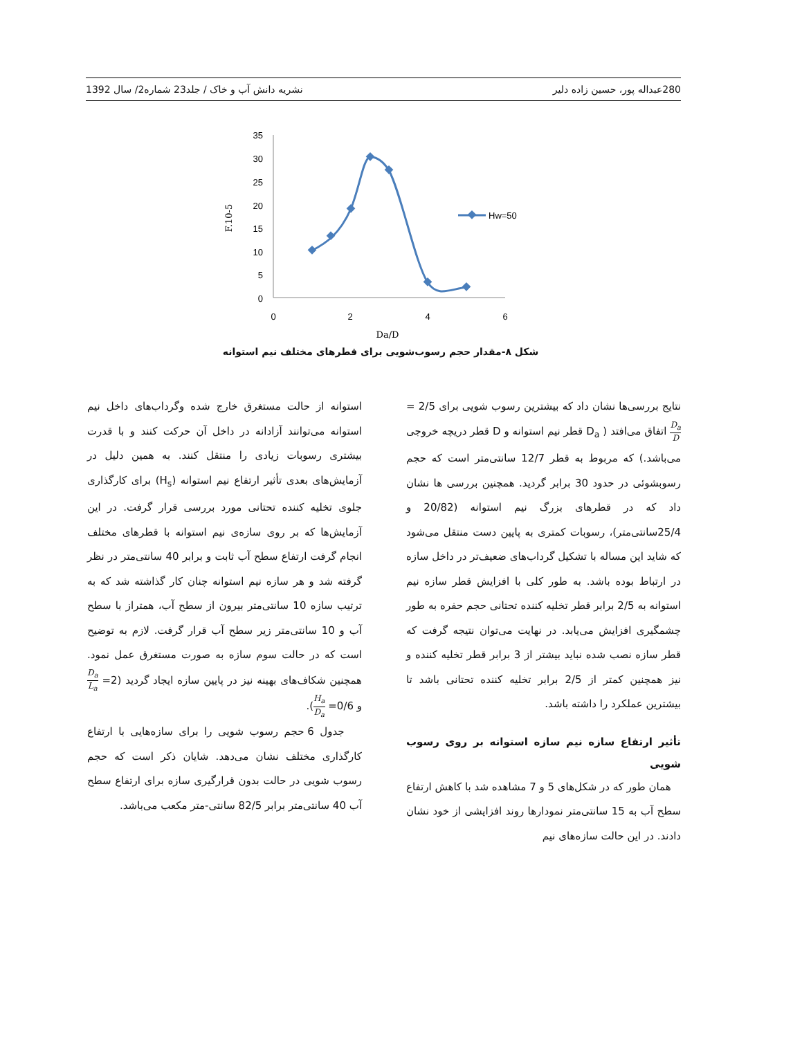280 عبداله پور، حسین زاده دلیر نشریه دانش آب و خاک / جلد23 شماره2/ سال 1392
35
30
25
20
15
10
5
0
0
2
4
6
Da/D
F.10-5
Hw=50
شکل ۸-مقدار حجم رسوب‌شویی برای قطرهای مختلف نیم استوانه
نتایج بررسی‌ها نشان داد که بیشترین رسوب شویی برای 2/5 = D<sub>a</sub> D اتفاق می‌افتد ( D<sub>a</sub> قطر نیم استوانه و D قطر دریچه خروجی می‌باشد.) که مربوط به قطر 12/7 سانتی‌متر است که حجم رسوبشوئی در حدود 30 برابر گردید. همچنین بررسی ها نشان داد که در قطرهای بزرگ نیم استوانه (20/82 و 25/4سانتی‌متر)، رسوبات کمتری به پایین دست منتقل می‌شود که شاید این مساله با تشکیل گرداب‌های ضعیف‌تر در داخل سازه در ارتباط بوده باشد. به طور کلی با افزایش قطر سازه نیم استوانه به 2/5 برابر قطر تخلیه کننده تحتانی حجم حفره به طور چشمگیری افزایش می‌یابد. در نهایت می‌توان نتیجه گرفت که قطر سازه نصب شده نباید بیشتر از 3 برابر قطر تخلیه کننده و نیز همچنین کمتر از 2/5 برابر تخلیه کننده تحتانی باشد تا بیشترین عملکرد را داشته باشد.
تأثیر ارتفاع سازه نیم سازه استوانه بر روی رسوب شویی
همان طور که در شکل‌های 5 و 7 مشاهده شد با کاهش ارتفاع سطح آب به 15 سانتی‌متر نمودارها روند افزایشی از خود نشان دادند. در این حالت سازه‌های نیم
استوانه از حالت مستغرق خارج شده وگرداب‌های داخل نیم استوانه می‌توانند آزادانه در داخل آن حرکت کنند و با قدرت بیشتری رسوبات زیادی را منتقل کنند. به همین دلیل در آزمایش‌های بعدی تأثیر ارتفاع نیم استوانه (H<sub>s</sub>) برای کارگذاری جلوی تخلیه کننده تحتانی مورد بررسی قرار گرفت. در این آزمایش‌ها که بر روی سازه‌ی نیم استوانه با قطرهای مختلف انجام گرفت ارتفاع سطح آب ثابت و برابر 40 سانتی‌متر در نظر گرفته شد و هر سازه نیم استوانه چنان کار گذاشته شد که به ترتیب سازه 10 سانتی‌متر بیرون از سطح آب، همتراز با سطح آب و 10 سانتی‌متر زیر سطح آب قرار گرفت. لازم به توضیح است که در حالت سوم سازه به صورت مستغرق عمل نمود. همچنین شکاف‌های بهینه نیز در پایین سازه ایجاد گردید (2= D<sub>a</sub> L<sub>a</sub> و 0/6= H<sub>a</sub> D<sub>a</sub>).
جدول 6 حجم رسوب شویی را برای سازه‌هایی با ارتفاع کارگذاری مختلف نشان می‌دهد. شایان ذکر است که حجم رسوب شویی در حالت بدون قرارگیری سازه برای ارتفاع سطح آب 40 سانتی‌متر برابر 82/5 سانتی-متر مکعب می‌باشد.